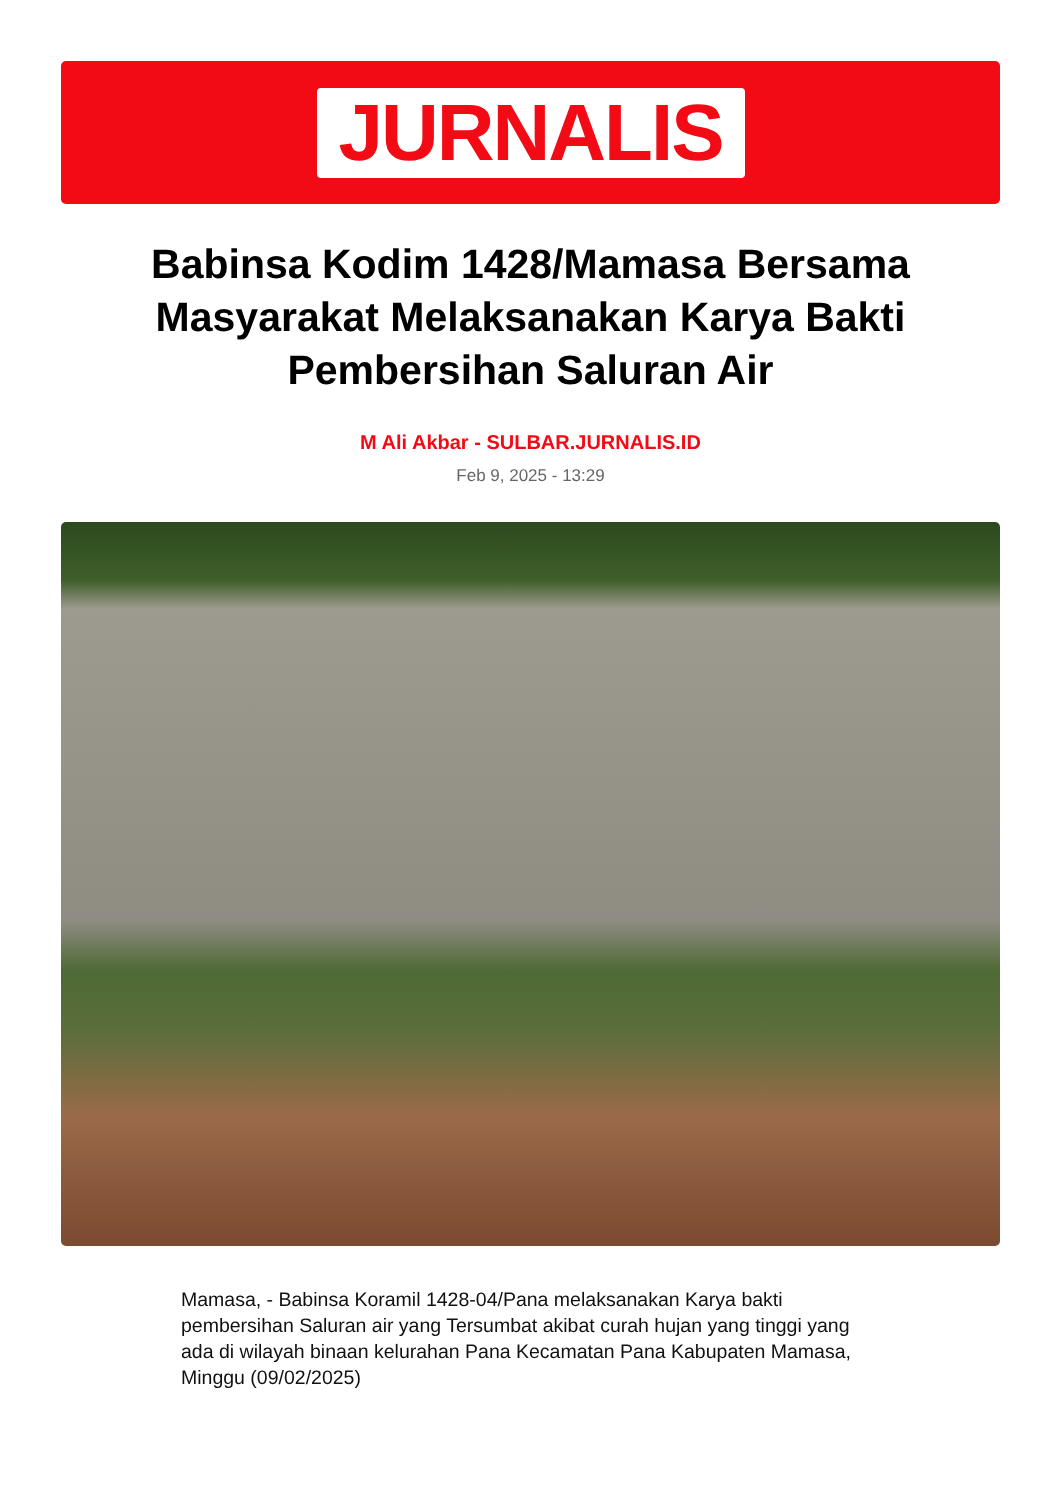JURNALIS
Babinsa Kodim 1428/Mamasa Bersama Masyarakat Melaksanakan Karya Bakti Pembersihan Saluran Air
M Ali Akbar - SULBAR.JURNALIS.ID
Feb 9, 2025 - 13:29
Mamasa, - Babinsa Koramil 1428-04/Pana melaksanakan Karya bakti pembersihan Saluran air yang Tersumbat akibat curah hujan yang tinggi yang ada di wilayah binaan kelurahan Pana Kecamatan Pana Kabupaten Mamasa, Minggu (09/02/2025)